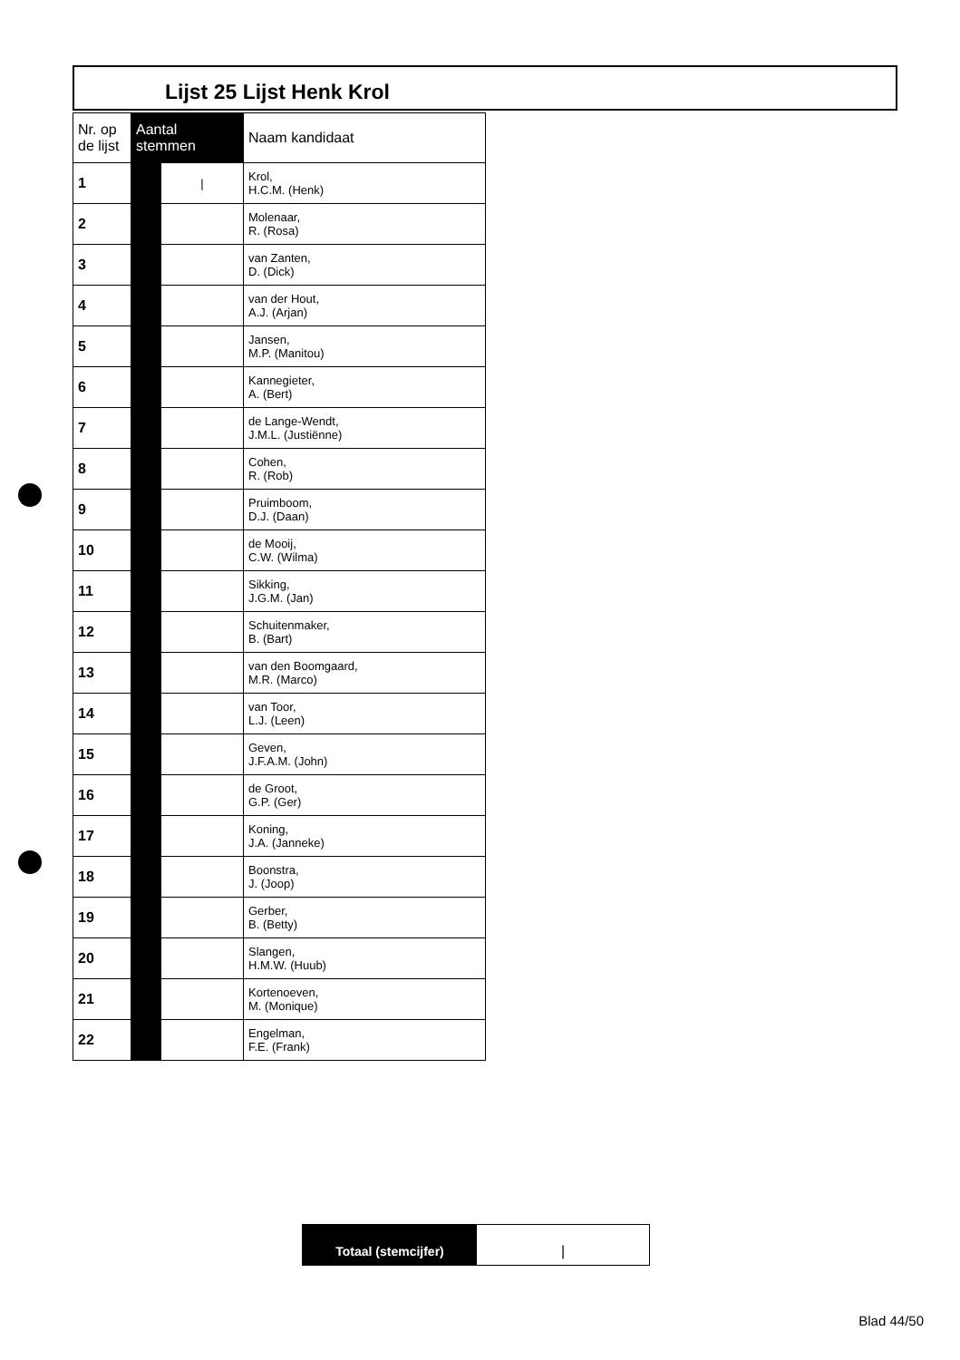Lijst 25 Lijst Henk Krol
| Nr. op de lijst | Aantal stemmen | | Naam kandidaat |
| --- | --- | --- | --- |
| 1 | | / | Krol, H.C.M. (Henk) |
| 2 | | | Molenaar, R. (Rosa) |
| 3 | | | van Zanten, D. (Dick) |
| 4 | | | van der Hout, A.J. (Arjan) |
| 5 | | | Jansen, M.P. (Manitou) |
| 6 | | | Kannegieter, A. (Bert) |
| 7 | | | de Lange-Wendt, J.M.L. (Justiënne) |
| 8 | | | Cohen, R. (Rob) |
| 9 | | | Pruimboom, D.J. (Daan) |
| 10 | | | de Mooij, C.W. (Wilma) |
| 11 | | | Sikking, J.G.M. (Jan) |
| 12 | | | Schuitenmaker, B. (Bart) |
| 13 | | | van den Boomgaard, M.R. (Marco) |
| 14 | | | van Toor, L.J. (Leen) |
| 15 | | | Geven, J.F.A.M. (John) |
| 16 | | | de Groot, G.P. (Ger) |
| 17 | | | Koning, J.A. (Janneke) |
| 18 | | | Boonstra, J. (Joop) |
| 19 | | | Gerber, B. (Betty) |
| 20 | | | Slangen, H.M.W. (Huub) |
| 21 | | | Kortenoeven, M. (Monique) |
| 22 | | | Engelman, F.E. (Frank) |
Totaal (stemcijfer) |
Blad 44/50